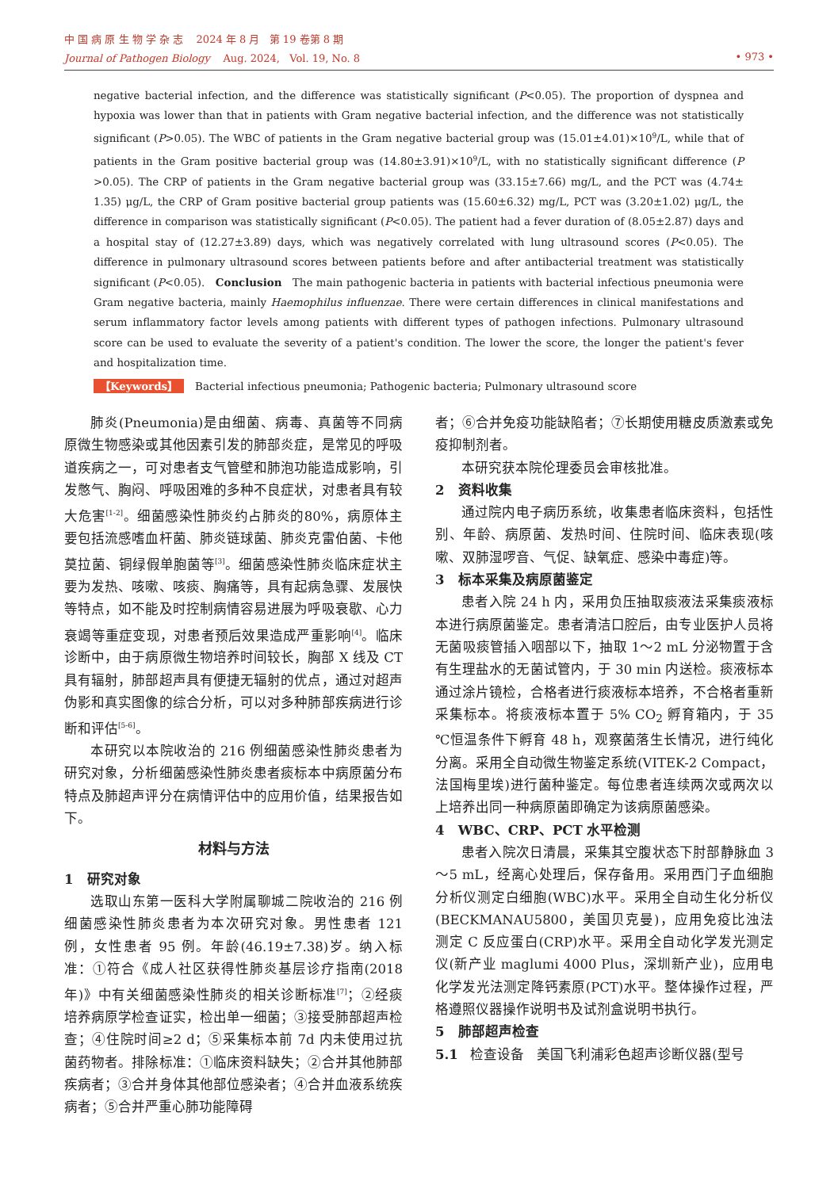中 国 病 原 生 物 学 杂 志 2024 年 8 月 第 19 卷第 8 期
Journal of Pathogen Biology Aug. 2024, Vol. 19, No. 8
• 973 •
negative bacterial infection, and the difference was statistically significant (P<0.05). The proportion of dyspnea and hypoxia was lower than that in patients with Gram negative bacterial infection, and the difference was not statistically significant (P>0.05). The WBC of patients in the Gram negative bacterial group was (15.01±4.01)×10<sup>9</sup>/L, while that of patients in the Gram positive bacterial group was (14.80±3.91)×10<sup>9</sup>/L, with no statistically significant difference (P >0.05). The CRP of patients in the Gram negative bacterial group was (33.15±7.66) mg/L, and the PCT was (4.74± 1.35) μg/L, the CRP of Gram positive bacterial group patients was (15.60±6.32) mg/L, PCT was (3.20±1.02) μg/L, the difference in comparison was statistically significant (P<0.05). The patient had a fever duration of (8.05±2.87) days and a hospital stay of (12.27±3.89) days, which was negatively correlated with lung ultrasound scores (P<0.05). The difference in pulmonary ultrasound scores between patients before and after antibacterial treatment was statistically significant (P<0.05). Conclusion The main pathogenic bacteria in patients with bacterial infectious pneumonia were Gram negative bacteria, mainly Haemophilus influenzae. There were certain differences in clinical manifestations and serum inflammatory factor levels among patients with different types of pathogen infections. Pulmonary ultrasound score can be used to evaluate the severity of a patient's condition. The lower the score, the longer the patient's fever and hospitalization time.
【Keywords】 Bacterial infectious pneumonia; Pathogenic bacteria; Pulmonary ultrasound score
肺炎(Pneumonia)是由细菌、病毒、真菌等不同病原微生物感染或其他因素引发的肺部炎症，是常见的呼吸道疾病之一，可对患者支气管壁和肺泡功能造成影响，引发憋气、胸闷、呼吸困难的多种不良症状，对患者具有较大危害<sup>[1-2]</sup>。细菌感染性肺炎约占肺炎的80%，病原体主要包括流感嗜血杆菌、肺炎链球菌、肺炎克雷伯菌、卡他莫拉菌、铜绿假单胞菌等<sup>[3]</sup>。细菌感染性肺炎临床症状主要为发热、咳嗽、咳痰、胸痛等，具有起病急骤、发展快等特点，如不能及时控制病情容易进展为呼吸衰歇、心力衰竭等重症变现，对患者预后效果造成严重影响<sup>[4]</sup>。临床诊断中，由于病原微生物培养时间较长，胸部 X 线及 CT 具有辐射，肺部超声具有便捷无辐射的优点，通过对超声伪影和真实图像的综合分析，可以对多种肺部疾病进行诊断和评估<sup>[5-6]</sup>。
本研究以本院收治的 216 例细菌感染性肺炎患者为研究对象，分析细菌感染性肺炎患者痰标本中病原菌分布特点及肺超声评分在病情评估中的应用价值，结果报告如下。
材料与方法
1 研究对象
选取山东第一医科大学附属聊城二院收治的 216 例细菌感染性肺炎患者为本次研究对象。男性患者 121 例，女性患者 95 例。年龄(46.19±7.38)岁。纳入标准：①符合《成人社区获得性肺炎基层诊疗指南(2018 年)》中有关细菌感染性肺炎的相关诊断标准<sup>[7]</sup>；②经痰培养病原学检查证实，检出单一细菌；③接受肺部超声检查；④住院时间≥2 d；⑤采集标本前 7d 内未使用过抗菌药物者。排除标准：①临床资料缺失；②合并其他肺部疾病者；③合并身体其他部位感染者；④合并血液系统疾病者；⑤合并严重心肺功能障碍
者；⑥合并免疫功能缺陷者；⑦长期使用糖皮质激素或免疫抑制剂者。
本研究获本院伦理委员会审核批准。
2 资料收集
通过院内电子病历系统，收集患者临床资料，包括性别、年龄、病原菌、发热时间、住院时间、临床表现(咳嗽、双肺湿啰音、气促、缺氧症、感染中毒症)等。
3 标本采集及病原菌鉴定
患者入院 24 h 内，采用负压抽取痰液法采集痰液标本进行病原菌鉴定。患者清洁口腔后，由专业医护人员将无菌吸痰管插入咽部以下，抽取 1～2 mL 分泌物置于含有生理盐水的无菌试管内，于 30 min 内送检。痰液标本通过涂片镜检，合格者进行痰液标本培养，不合格者重新采集标本。将痰液标本置于 5% CO<sub>2</sub> 孵育箱内，于 35 ℃恒温条件下孵育 48 h，观察菌落生长情况，进行纯化分离。采用全自动微生物鉴定系统(VITEK-2 Compact，法国梅里埃)进行菌种鉴定。每位患者连续两次或两次以上培养出同一种病原菌即确定为该病原菌感染。
4 WBC、CRP、PCT 水平检测
患者入院次日清晨，采集其空腹状态下肘部静脉血 3～5 mL，经离心处理后，保存备用。采用西门子血细胞分析仪测定白细胞(WBC)水平。采用全自动生化分析仪(BECKMANAU5800，美国贝克曼)，应用免疫比浊法测定 C 反应蛋白(CRP)水平。采用全自动化学发光测定仪(新产业 maglumi 4000 Plus，深圳新产业)，应用电化学发光法测定降钙素原(PCT)水平。整体操作过程，严格遵照仪器操作说明书及试剂盒说明书执行。
5 肺部超声检查
5.1 检查设备 美国飞利浦彩色超声诊断仪器(型号